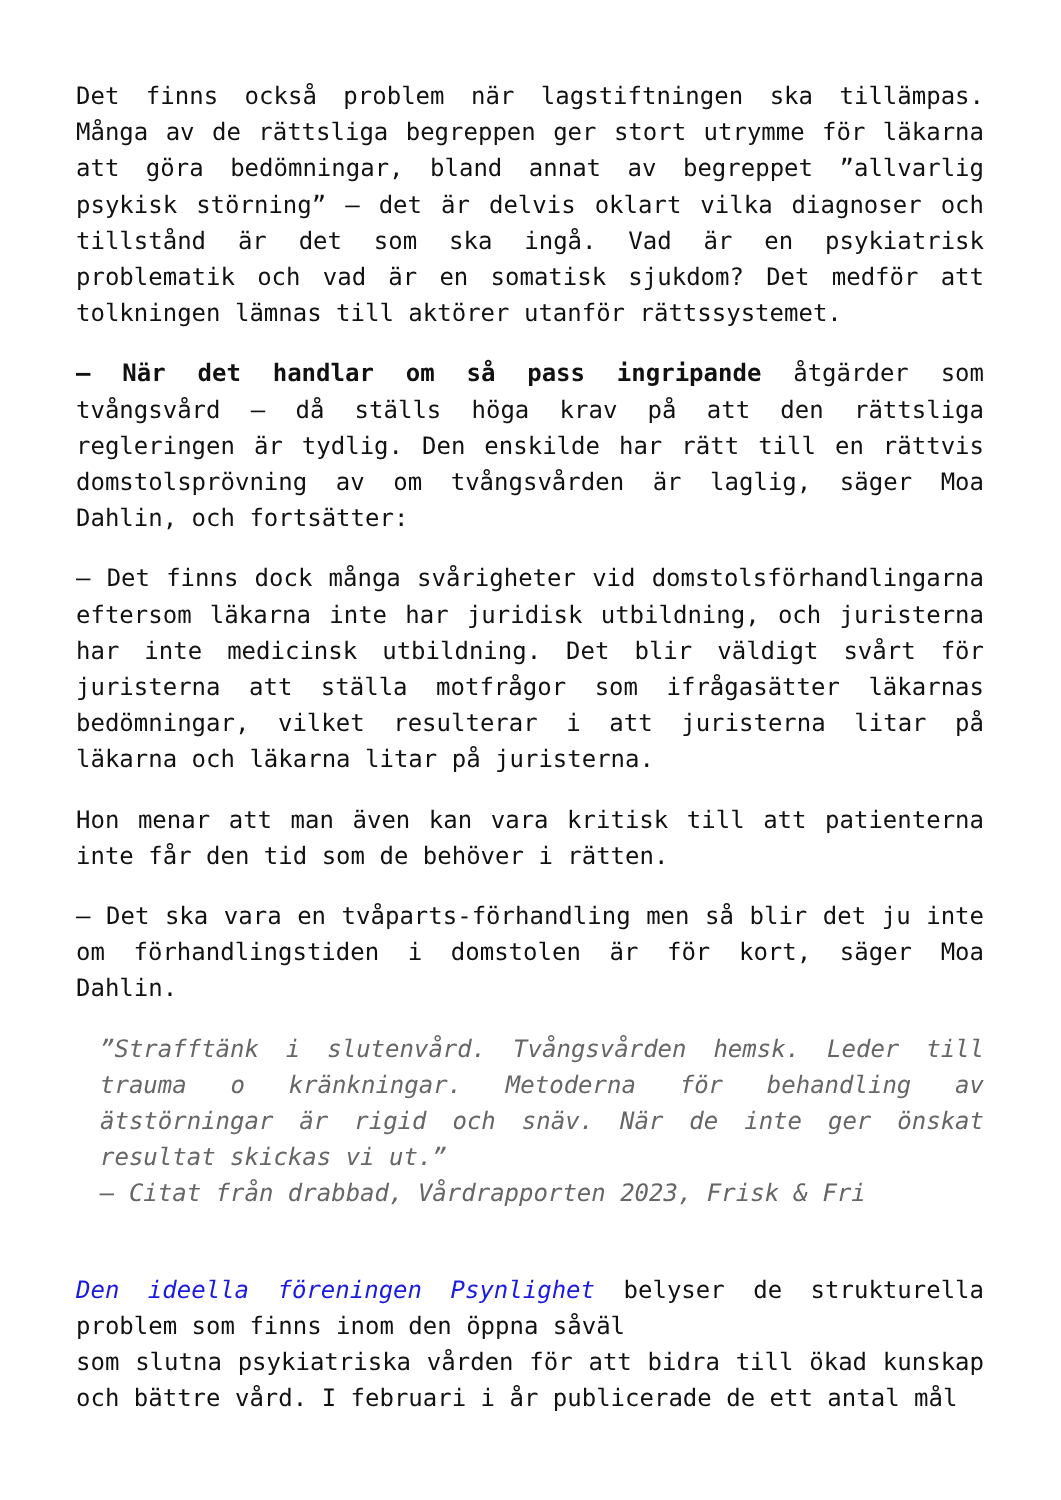Det finns också problem när lagstiftningen ska tillämpas. Många av de rättsliga begreppen ger stort utrymme för läkarna att göra bedömningar, bland annat av begreppet ”allvarlig psykisk störning” – det är delvis oklart vilka diagnoser och tillstånd är det som ska ingå. Vad är en psykiatrisk problematik och vad är en somatisk sjukdom? Det medför att tolkningen lämnas till aktörer utanför rättssystemet.
– När det handlar om så pass ingripande åtgärder som tvångsvård – då ställs höga krav på att den rättsliga regleringen är tydlig. Den enskilde har rätt till en rättvis domstolsprövning av om tvångsvården är laglig, säger Moa Dahlin, och fortsätter:
– Det finns dock många svårigheter vid domstolsförhandlingarna eftersom läkarna inte har juridisk utbildning, och juristerna har inte medicinsk utbildning. Det blir väldigt svårt för juristerna att ställa motfrågor som ifrågasätter läkarnas bedömningar, vilket resulterar i att juristerna litar på läkarna och läkarna litar på juristerna.
Hon menar att man även kan vara kritisk till att patienterna inte får den tid som de behöver i rätten.
– Det ska vara en tvåparts-förhandling men så blir det ju inte om förhandlingstiden i domstolen är för kort, säger Moa Dahlin.
”Strafftänk i slutenvård. Tvångsvården hemsk. Leder till trauma o kränkningar. Metoderna för behandling av ätstörningar är rigid och snäv. När de inte ger önskat resultat skickas vi ut.”
– Citat från drabbad, Vårdrapporten 2023, Frisk & Fri
Den ideella föreningen Psynlighet belyser de strukturella problem som finns inom den öppna såväl
som slutna psykiatriska vården för att bidra till ökad kunskap och bättre vård. I februari i år publicerade de ett antal mål